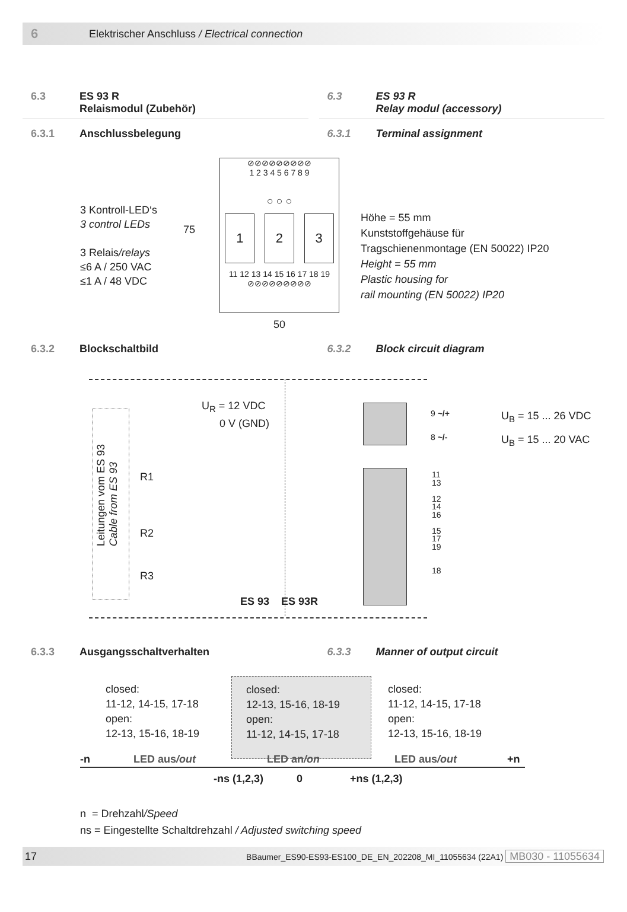6 Elektrischer Anschluss / Electrical connection
6.3 ES 93 R
Relaismodul (Zubehör)
6.3 ES 93 R
Relay modul (accessory)
6.3.1 Anschlussbelegung 6.3.1 Terminal assignment
3 Kontroll-LED‘s
3 control LEDs
3 Relais/relays
≤6 A / 250 VAC
≤1 A / 48 VDC
⊘⊘⊘⊘⊘⊘⊘⊘⊘
1 2 3 4 5 6 7 8 9
○ ○ ○
1 2 3
11 12 13 14 15 16 17 18 19
⊘⊘⊘⊘⊘⊘⊘⊘⊘
75
50
Höhe = 55 mm
Kunststoffgehäuse für
Tragschienenmontage (EN 50022) IP20
Height = 55 mm
Plastic housing for
rail mounting (EN 50022) IP20
6.3.2 Blockschaltbild 6.3.2 Block circuit diagram
Leitungen vom ES 93
Cable from ES 93
U<sub>R</sub> = 12 VDC
0 V (GND)
R1
R2
R3
ES 93 ES 93R
9 ~/+
8 ~/-
11
13
12
14
16
15
17
19
18
U<sub>B</sub> = 15 ... 26 VDC
U<sub>B</sub> = 15 ... 20 VAC
6.3.3 Ausgangsschaltverhalten 6.3.3 Manner of output circuit
closed:
11-12, 14-15, 17-18
open:
12-13, 15-16, 18-19
closed:
12-13, 15-16, 18-19
open:
11-12, 14-15, 17-18
closed:
11-12, 14-15, 17-18
open:
12-13, 15-16, 18-19
-n LED aus/out LED an/on LED aus/out +n
-ns (1,2,3) 0 +ns (1,2,3)
n = Drehzahl/Speed
ns = Eingestellte Schaltdrehzahl / Adjusted switching speed
17 BBaumer_ES90-ES93-ES100_DE_EN_202208_MI_11055634 (22A1) MB030 - 11055634